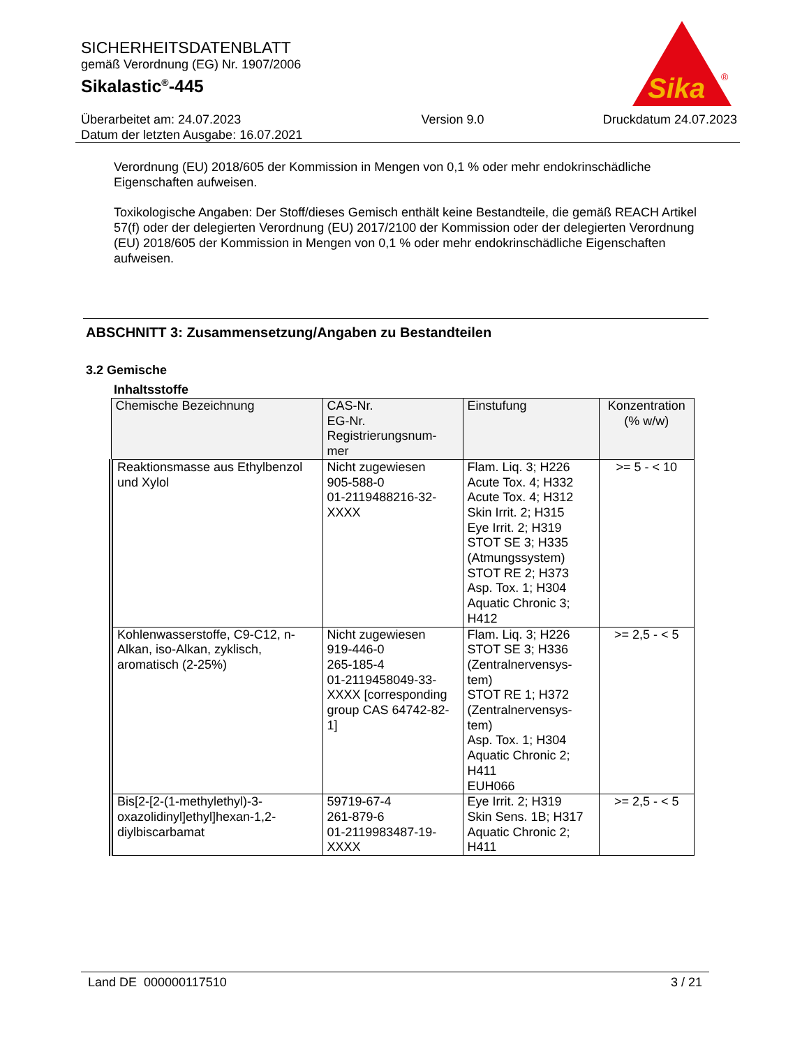SICHERHEITSDATENBLATT
gemäß Verordnung (EG) Nr. 1907/2006
Sikalastic<sup>®</sup>-445
Überarbeitet am: 24.07.2023
Datum der letzten Ausgabe: 16.07.2021
Version 9.0 Druckdatum 24.07.2023
Sika
®
Verordnung (EU) 2018/605 der Kommission in Mengen von 0,1 % oder mehr endokrinschädliche Eigenschaften aufweisen.
Toxikologische Angaben: Der Stoff/dieses Gemisch enthält keine Bestandteile, die gemäß REACH Artikel 57(f) oder der delegierten Verordnung (EU) 2017/2100 der Kommission oder der delegierten Verordnung (EU) 2018/605 der Kommission in Mengen von 0,1 % oder mehr endokrinschädliche Eigenschaften aufweisen.
ABSCHNITT 3: Zusammensetzung/Angaben zu Bestandteilen
3.2 Gemische
Inhaltsstoffe
| Chemische Bezeichnung | CAS-Nr. EG-Nr. Registrierungsnum- mer | Einstufung | Konzentration (% w/w) |
| --- | --- | --- | --- |
| Reaktionsmasse aus Ethylbenzol und Xylol | Nicht zugewiesen 905-588-0 01-2119488216-32- XXXX | Flam. Liq. 3; H226 Acute Tox. 4; H332 Acute Tox. 4; H312 Skin Irrit. 2; H315 Eye Irrit. 2; H319 STOT SE 3; H335 (Atmungssystem) STOT RE 2; H373 Asp. Tox. 1; H304 Aquatic Chronic 3; H412 | >= 5 - < 10 |
| Kohlenwasserstoffe, C9-C12, n-Alkan, iso-Alkan, zyklisch, aromatisch (2-25%) | Nicht zugewiesen 919-446-0 265-185-4 01-2119458049-33- XXXX [corresponding group CAS 64742-82-1] | Flam. Liq. 3; H226 STOT SE 3; H336 (Zentralnervensys- tem) STOT RE 1; H372 (Zentralnervensys- tem) Asp. Tox. 1; H304 Aquatic Chronic 2; H411 EUH066 | >= 2,5 - < 5 |
| Bis[2-[2-(1-methylethyl)-3-oxazolidinyl]ethyl]hexan-1,2-diylbiscarbamat | 59719-67-4 261-879-6 01-2119983487-19- XXXX | Eye Irrit. 2; H319 Skin Sens. 1B; H317 Aquatic Chronic 2; H411 | >= 2,5 - < 5 |
Land DE 000000117510 3 / 21